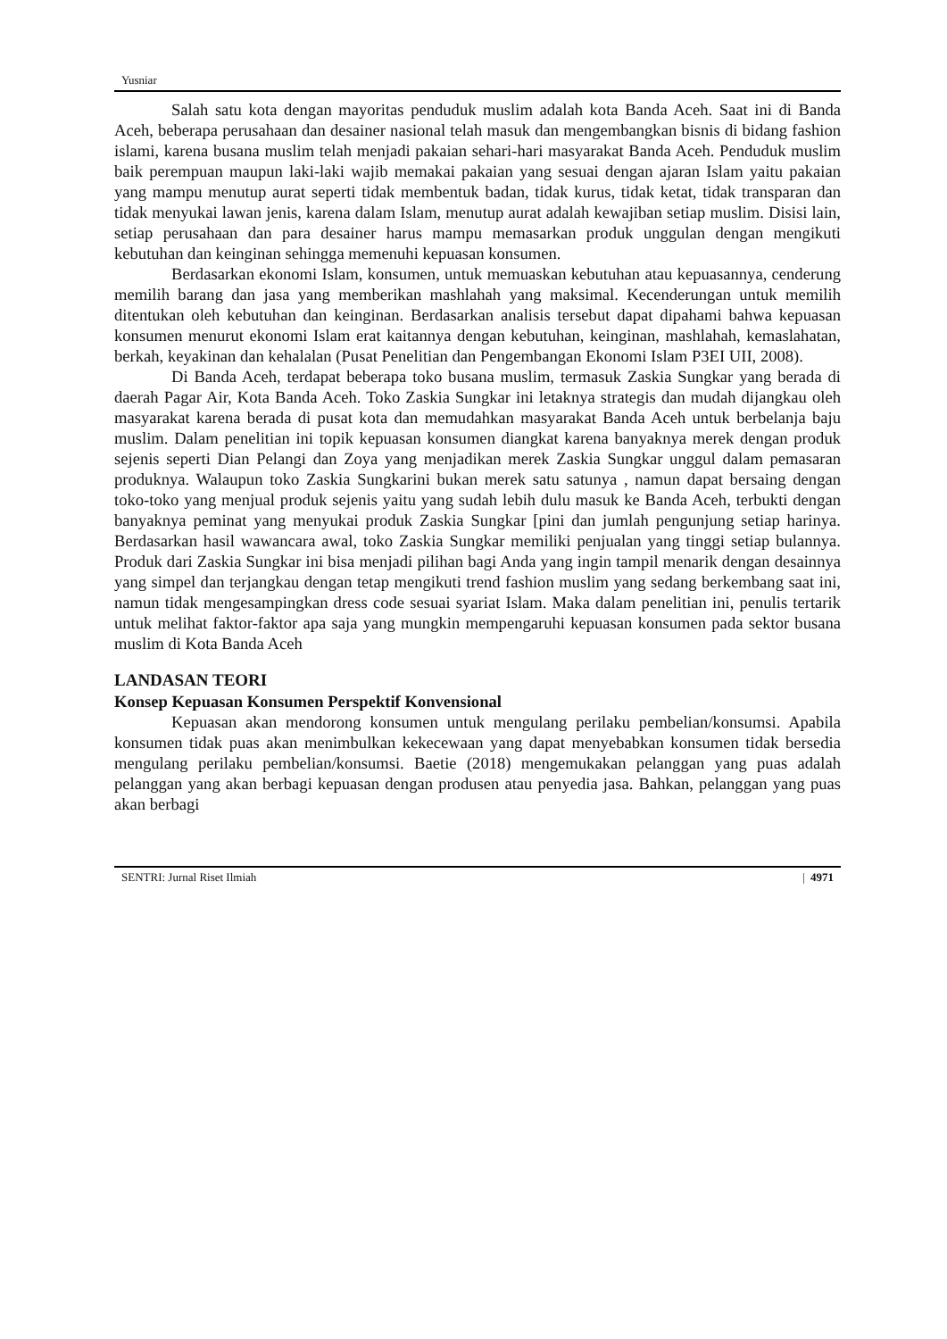Yusniar
Salah satu kota dengan mayoritas penduduk muslim adalah kota Banda Aceh. Saat ini di Banda Aceh, beberapa perusahaan dan desainer nasional telah masuk dan mengembangkan bisnis di bidang fashion islami, karena busana muslim telah menjadi pakaian sehari-hari masyarakat Banda Aceh. Penduduk muslim baik perempuan maupun laki-laki wajib memakai pakaian yang sesuai dengan ajaran Islam yaitu pakaian yang mampu menutup aurat seperti tidak membentuk badan, tidak kurus, tidak ketat, tidak transparan dan tidak menyukai lawan jenis, karena dalam Islam, menutup aurat adalah kewajiban setiap muslim. Disisi lain, setiap perusahaan dan para desainer harus mampu memasarkan produk unggulan dengan mengikuti kebutuhan dan keinginan sehingga memenuhi kepuasan konsumen.
Berdasarkan ekonomi Islam, konsumen, untuk memuaskan kebutuhan atau kepuasannya, cenderung memilih barang dan jasa yang memberikan mashlahah yang maksimal. Kecenderungan untuk memilih ditentukan oleh kebutuhan dan keinginan. Berdasarkan analisis tersebut dapat dipahami bahwa kepuasan konsumen menurut ekonomi Islam erat kaitannya dengan kebutuhan, keinginan, mashlahah, kemaslahatan, berkah, keyakinan dan kehalalan (Pusat Penelitian dan Pengembangan Ekonomi Islam P3EI UII, 2008).
Di Banda Aceh, terdapat beberapa toko busana muslim, termasuk Zaskia Sungkar yang berada di daerah Pagar Air, Kota Banda Aceh. Toko Zaskia Sungkar ini letaknya strategis dan mudah dijangkau oleh masyarakat karena berada di pusat kota dan memudahkan masyarakat Banda Aceh untuk berbelanja baju muslim. Dalam penelitian ini topik kepuasan konsumen diangkat karena banyaknya merek dengan produk sejenis seperti Dian Pelangi dan Zoya yang menjadikan merek Zaskia Sungkar unggul dalam pemasaran produknya. Walaupun toko Zaskia Sungkarini bukan merek satu satunya , namun dapat bersaing dengan toko-toko yang menjual produk sejenis yaitu yang sudah lebih dulu masuk ke Banda Aceh, terbukti dengan banyaknya peminat yang menyukai produk Zaskia Sungkar [pini dan jumlah pengunjung setiap harinya. Berdasarkan hasil wawancara awal, toko Zaskia Sungkar memiliki penjualan yang tinggi setiap bulannya. Produk dari Zaskia Sungkar ini bisa menjadi pilihan bagi Anda yang ingin tampil menarik dengan desainnya yang simpel dan terjangkau dengan tetap mengikuti trend fashion muslim yang sedang berkembang saat ini, namun tidak mengesampingkan dress code sesuai syariat Islam. Maka dalam penelitian ini, penulis tertarik untuk melihat faktor-faktor apa saja yang mungkin mempengaruhi kepuasan konsumen pada sektor busana muslim di Kota Banda Aceh
LANDASAN TEORI
Konsep Kepuasan Konsumen Perspektif Konvensional
Kepuasan akan mendorong konsumen untuk mengulang perilaku pembelian/konsumsi. Apabila konsumen tidak puas akan menimbulkan kekecewaan yang dapat menyebabkan konsumen tidak bersedia mengulang perilaku pembelian/konsumsi. Baetie (2018) mengemukakan pelanggan yang puas adalah pelanggan yang akan berbagi kepuasan dengan produsen atau penyedia jasa. Bahkan, pelanggan yang puas akan berbagi
SENTRI: Jurnal Riset Ilmiah | 4971